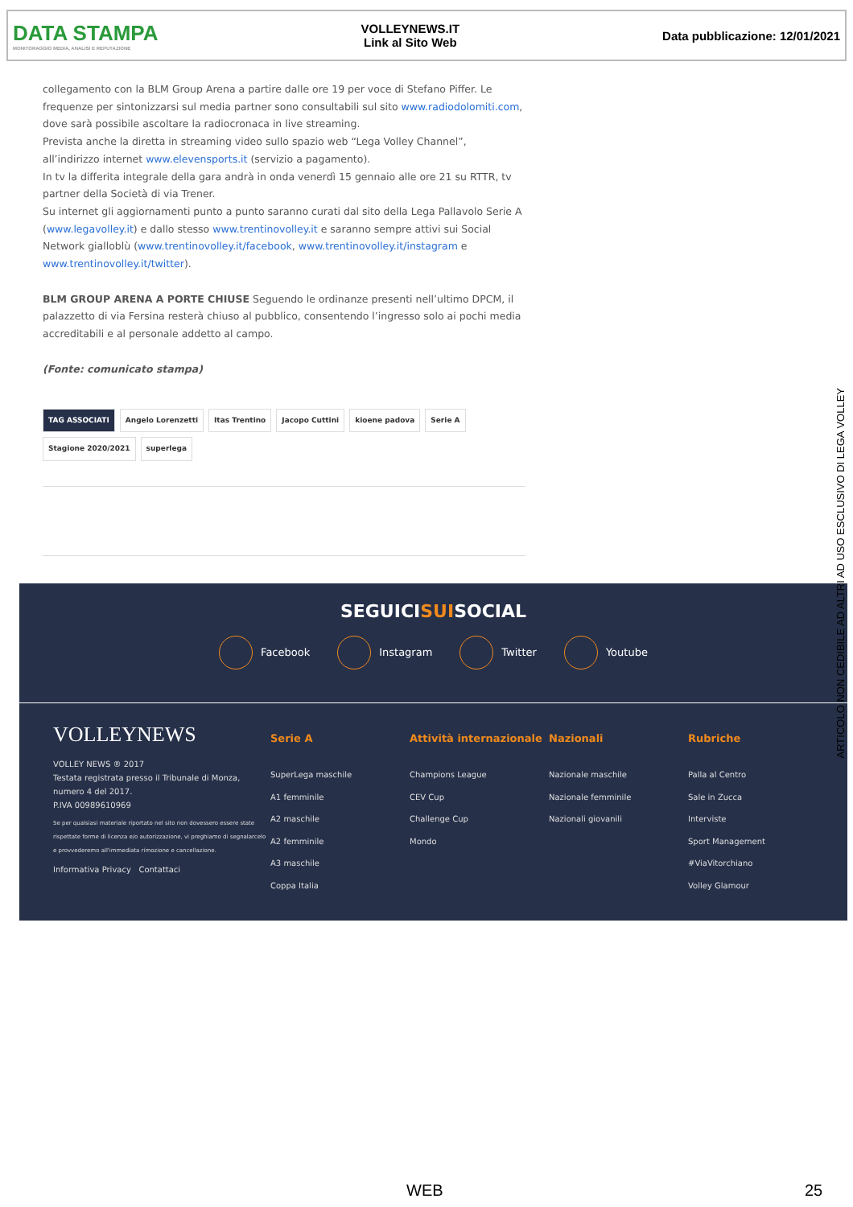DATA STAMPA
MONITORAGGIO MEDIA, ANALISI E REPUTAZIONE
VOLLEYNEWS.IT
Link al Sito Web
Data pubblicazione: 12/01/2021
collegamento con la BLM Group Arena a partire dalle ore 19 per voce di Stefano Piffer. Le frequenze per sintonizzarsi sul media partner sono consultabili sul sito www.radiodolomiti.com, dove sarà possibile ascoltare la radiocronaca in live streaming.
Prevista anche la diretta in streaming video sullo spazio web “Lega Volley Channel”, all’indirizzo internet www.elevensports.it (servizio a pagamento).
In tv la differita integrale della gara andrà in onda venerdì 15 gennaio alle ore 21 su RTTR, tv partner della Società di via Trener.
Su internet gli aggiornamenti punto a punto saranno curati dal sito della Lega Pallavolo Serie A (www.legavolley.it) e dallo stesso www.trentinovolley.it e saranno sempre attivi sui Social Network gialloblù (www.trentinovolley.it/facebook, www.trentinovolley.it/instagram e www.trentinovolley.it/twitter).
BLM GROUP ARENA A PORTE CHIUSE Seguendo le ordinanze presenti nell’ultimo DPCM, il palazzetto di via Fersina resterà chiuso al pubblico, consentendo l’ingresso solo ai pochi media accreditabili e al personale addetto al campo.
(Fonte: comunicato stampa)
TAG ASSOCIATI Angelo Lorenzetti Itas Trentino Jacopo Cuttini kioene padova Serie A Stagione 2020/2021 superlega
SEGUICISUISOCIAL
Facebook Instagram Twitter Youtube
VOLLEYNEWS
VOLLEY NEWS ® 2017
Testata registrata presso il Tribunale di Monza, numero 4 del 2017.
P.IVA 00989610969
Se per qualsiasi materiale riportato nel sito non dovessero essere state rispettate forme di licenza e/o autorizzazione, vi preghiamo di segnalarcelo e provvederemo all'immediata rimozione e cancellazione.
Informativa Privacy Contattaci
Serie A
SuperLega maschile
A1 femminile
A2 maschile
A2 femminile
A3 maschile
Coppa Italia
Attività internazionale
Champions League
CEV Cup
Challenge Cup
Mondo
Nazionali
Nazionale maschile
Nazionale femminile
Nazionali giovanili
Rubriche
Palla al Centro
Sale in Zucca
Interviste
Sport Management
#ViaVitorchiano
Volley Glamour
ARTICOLO NON CEDIBILE AD ALTRI AD USO ESCLUSIVO DI LEGA VOLLEY
WEB 25